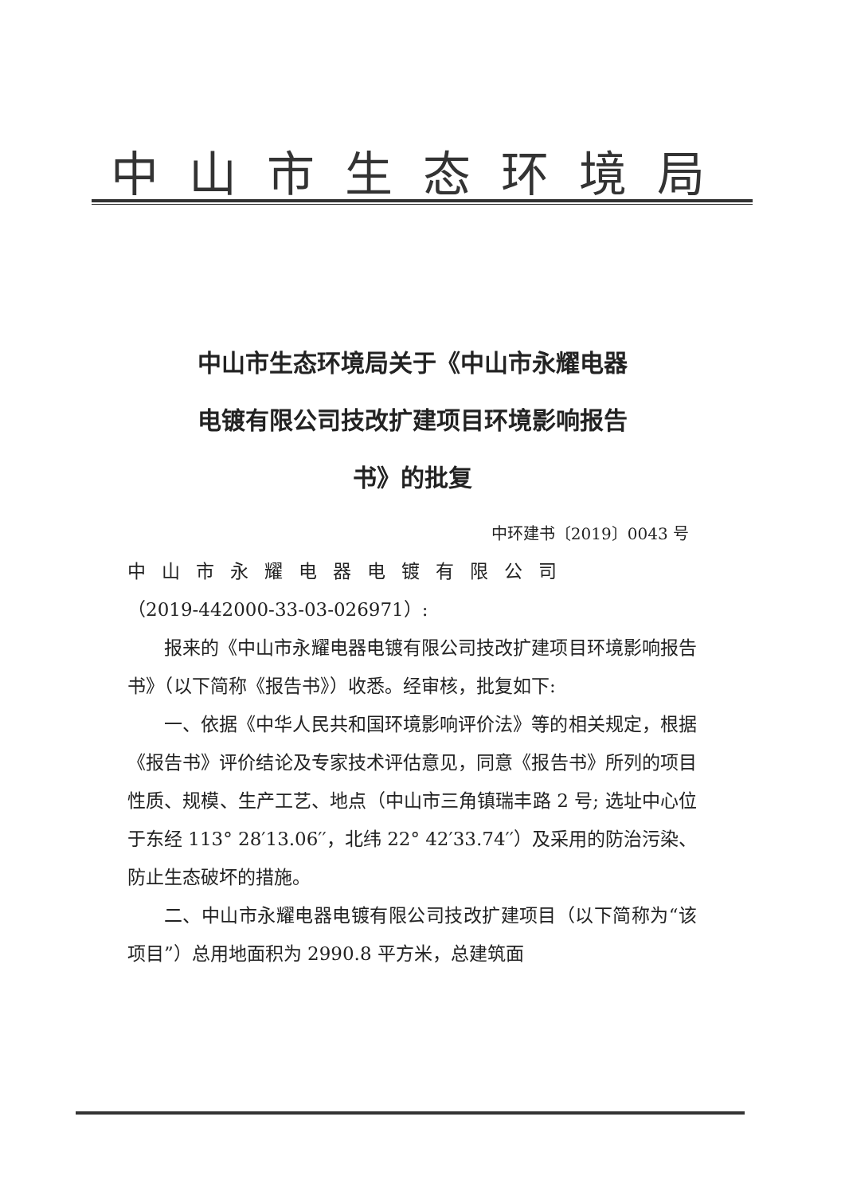中山市生态环境局
中山市生态环境局关于《中山市永耀电器
电镀有限公司技改扩建项目环境影响报告
书》的批复
中环建书〔2019〕0043 号
中山市永耀电器电镀有限公司
（2019-442000-33-03-026971）:
报来的《中山市永耀电器电镀有限公司技改扩建项目环境影响报告书》（以下简称《报告书》）收悉。经审核，批复如下:
一、依据《中华人民共和国环境影响评价法》等的相关规定，根据《报告书》评价结论及专家技术评估意见，同意《报告书》所列的项目性质、规模、生产工艺、地点（中山市三角镇瑞丰路 2 号; 选址中心位于东经 113° 28′13.06′′，北纬 22° 42′33.74′′）及采用的防治污染、防止生态破坏的措施。
二、中山市永耀电器电镀有限公司技改扩建项目（以下简称为“该项目”）总用地面积为 2990.8 平方米，总建筑面